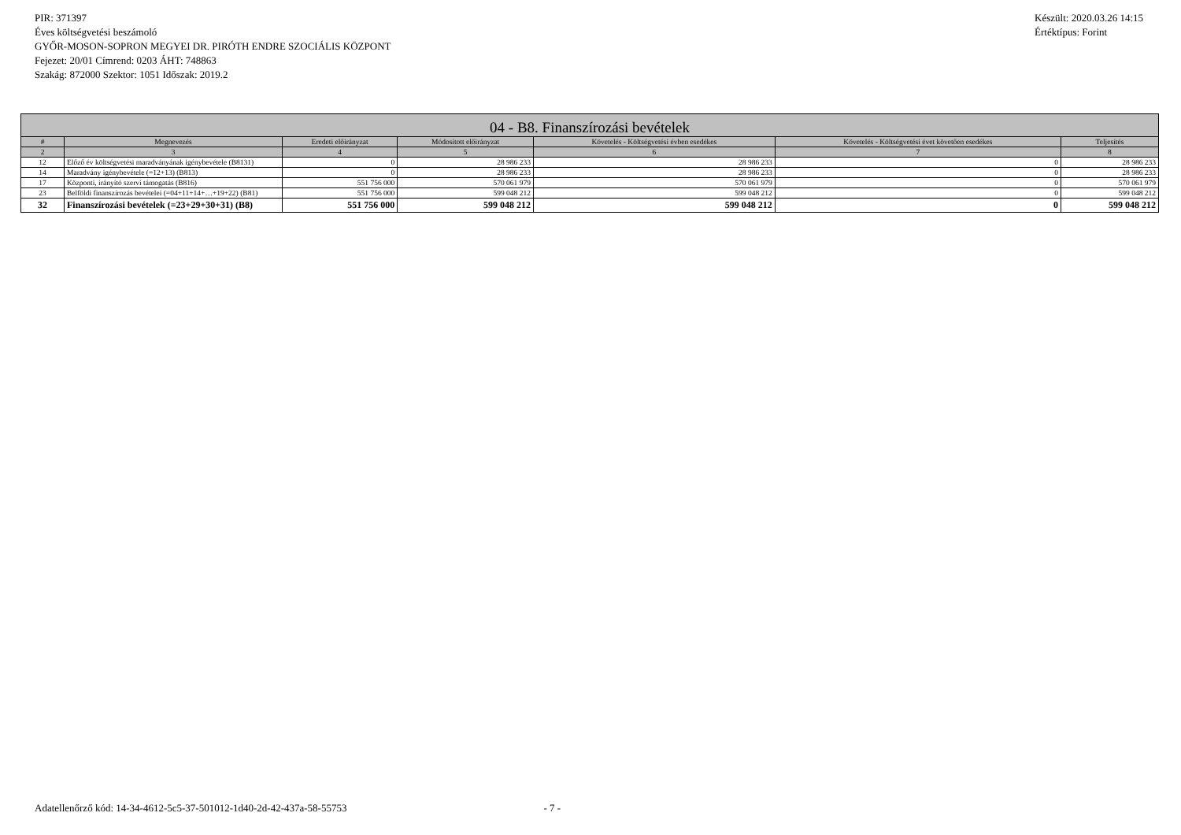PIR: 371397
Éves költségvetési beszámoló
GYŐR-MOSON-SOPRON MEGYEI DR. PIRÓTH ENDRE SZOCIÁLIS KÖZPONT
Fejezet: 20/01 Címrend: 0203 ÁHT: 748863
Szakág: 872000 Szektor: 1051 Időszak: 2019.2
Készült: 2020.03.26 14:15
Értéktípus: Forint
| 04 - B8. Finanszírozási bevételek | | | | | | |
| --- | --- | --- | --- | --- | --- | --- |
| # | Megnevezés | Eredeti előirányzat | Módosított előirányzat | Követelés - Költségvetési évben esedékes | Követelés - Költségvetési évet követően esedékes | Teljesítés |
| 2 | 3 | 4 | 5 | 6 | 7 | 8 |
| 12 | Előző év költségvetési maradványának igénybevétele (B8131) | 0 | 28 986 233 | 28 986 233 | 0 | 28 986 233 |
| 14 | Maradvány igénybevétele (=12+13) (B813) | 0 | 28 986 233 | 28 986 233 | 0 | 28 986 233 |
| 17 | Központi, irányító szervi támogatás (B816) | 551 756 000 | 570 061 979 | 570 061 979 | 0 | 570 061 979 |
| 23 | Belföldi finanszírozás bevételei (=04+11+14+…+19+22) (B81) | 551 756 000 | 599 048 212 | 599 048 212 | 0 | 599 048 212 |
| 32 | Finanszírozási bevételek (=23+29+30+31) (B8) | 551 756 000 | 599 048 212 | 599 048 212 | 0 | 599 048 212 |
Adatellenőrző kód: 14-34-4612-5c5-37-501012-1d40-2d-42-437a-58-55753 - 7 -